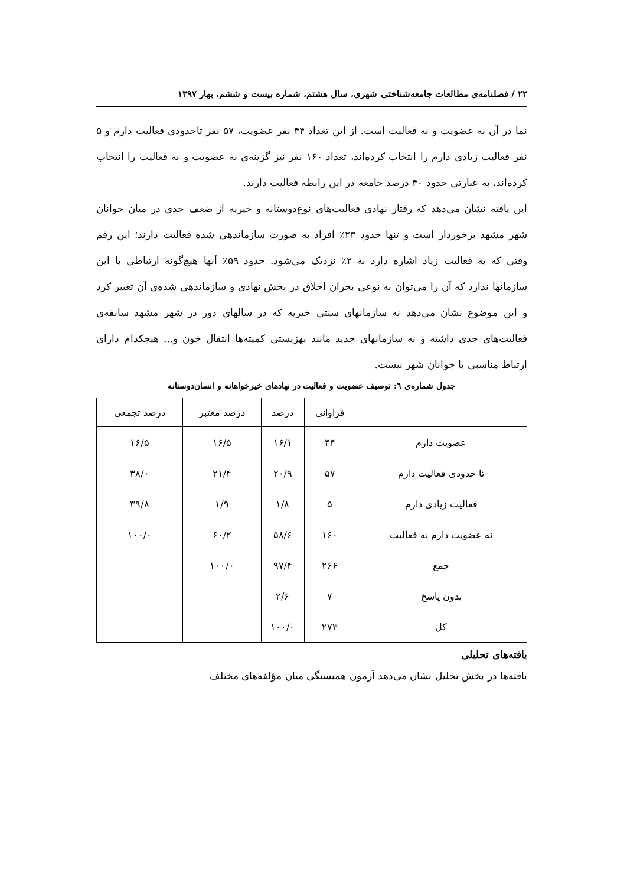۲۲ / فصلنامه‌ی مطالعات جامعه‌شناختی شهری، سال هشتم، شماره بیست و ششم، بهار ۱۳۹۷
نما در آن نه عضویت و نه فعالیت است. از این تعداد ۴۴ نفر عضویت، ۵۷ نفر تاحدودی فعالیت دارم و ۵ نفر فعالیت زیادی دارم را انتخاب کرده‌اند، تعداد ۱۶۰ نفر نیز گزینه‌ی نه عضویت و نه فعالیت را انتخاب کرده‌اند، به عبارتی حدود ۴۰ درصد جامعه در این رابطه فعالیت دارند.
این یافته نشان می‌دهد که رفتار نهادی فعالیت‌های نوع‌دوستانه و خیریه از ضعف جدی در میان جوانان شهر مشهد برخوردار است و تنها حدود ۲۳٪ افراد به صورت سازماندهی شده فعالیت دارند؛ این رقم وقتی که به فعالیت زیاد اشاره دارد به ۲٪ نزدیک می‌شود. حدود ۵۹٪ آنها هیچ‌گونه ارتباطی با این سازمانها ندارد که آن را می‌توان به نوعی بحران اخلاق در بخش نهادی و سازماندهی شده‌ی آن تعبیر کرد و این موضوع نشان می‌دهد نه سازمانهای سنتی خیریه که در سالهای دور در شهر مشهد سابقه‌ی فعالیت‌های جدی داشته و نه سازمانهای جدید مانند بهزیستی کمیته‌ها انتقال خون و... هیچکدام دارای ارتباط مناسبی با جوانان شهر نیست.
جدول شماره‌ی ٦: توصیف عضویت و فعالیت در نهادهای خیرخواهانه و انسان‌دوستانه
| | فراوانی | درصد | درصد معتبر | درصد تجمعی |
| --- | --- | --- | --- | --- |
| عضویت دارم | ۴۴ | ۱۶/۱ | ۱۶/۵ | ۱۶/۵ |
| تا حدودی فعالیت دارم | ۵۷ | ۲۰/۹ | ۲۱/۴ | ۳۸/۰ |
| فعالیت زیادی دارم | ۵ | ۱/۸ | ۱/۹ | ۳۹/۸ |
| نه عضویت دارم نه فعالیت | ۱۶۰ | ۵۸/۶ | ۶۰/۲ | ۱۰۰/۰ |
| جمع | ۲۶۶ | ۹۷/۴ | ۱۰۰/۰ | |
| بدون پاسخ | ۷ | ۲/۶ | | |
| کل | ۲۷۳ | ۱۰۰/۰ | | |
یافته‌های تحلیلی
یافته‌ها در بخش تحلیل نشان می‌دهد آزمون همبستگی میان مؤلفه‌های مختلف